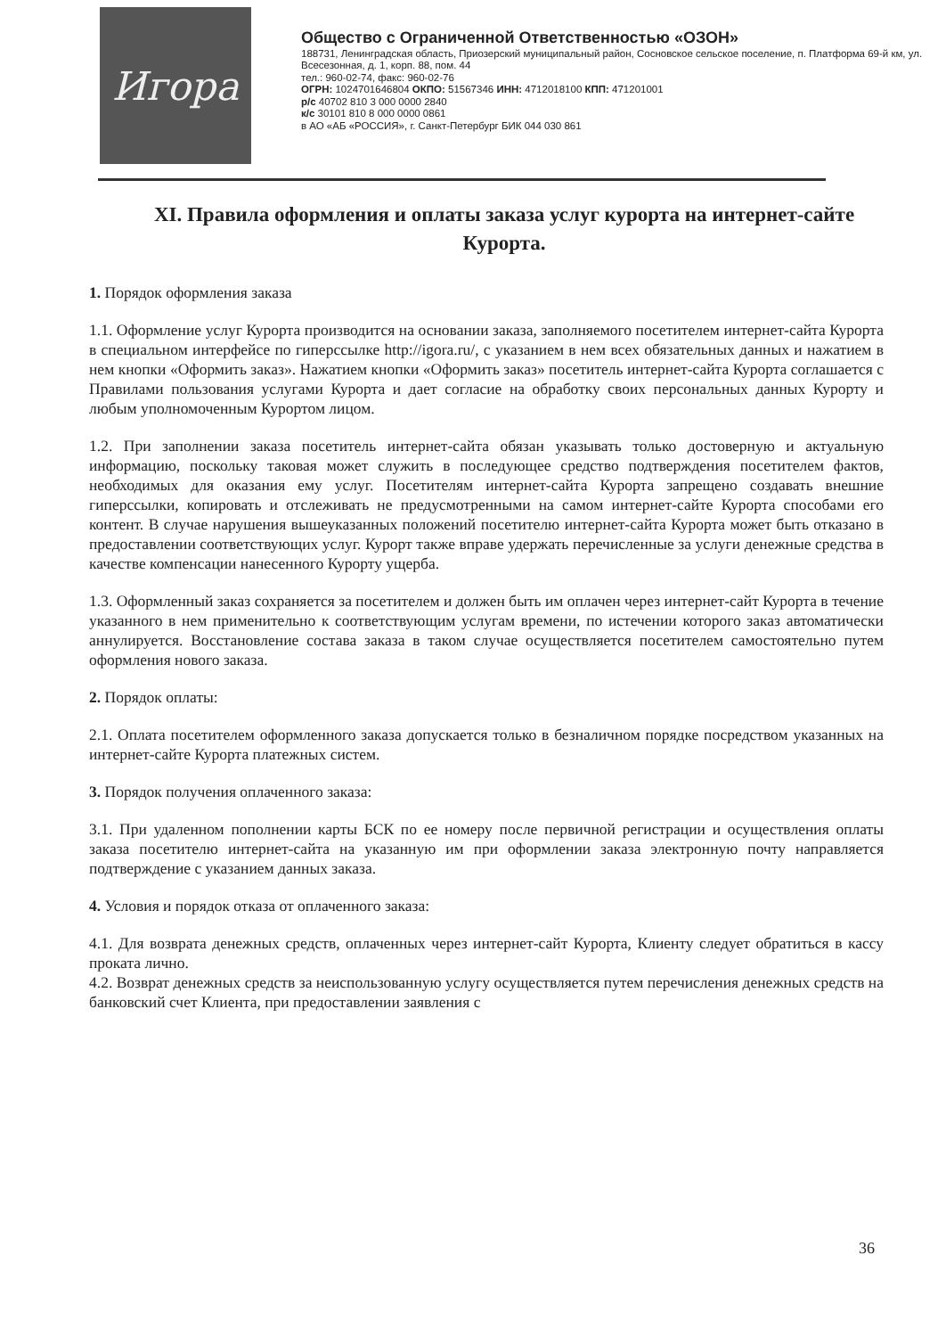Игора
Общество с Ограниченной Ответственностью «ОЗОН»
188731, Ленинградская область, Приозерский муниципальный район, Сосновское сельское поселение, п. Платформа 69-й км, ул. Всесезонная, д. 1, корп. 88, пом. 44
тел.: 960-02-74, факс: 960-02-76
ОГРН: 1024701646804 ОКПО: 51567346 ИНН: 4712018100 КПП: 471201001
р/с 40702 810 3 000 0000 2840
к/с 30101 810 8 000 0000 0861
в АО «АБ «РОССИЯ», г. Санкт-Петербург БИК 044 030 861
XI. Правила оформления и оплаты заказа услуг курорта на интернет-сайте Курорта.
1. Порядок оформления заказа
1.1. Оформление услуг Курорта производится на основании заказа, заполняемого посетителем интернет-сайта Курорта в специальном интерфейсе по гиперссылке http://igora.ru/, с указанием в нем всех обязательных данных и нажатием в нем кнопки «Оформить заказ». Нажатием кнопки «Оформить заказ» посетитель интернет-сайта Курорта соглашается с Правилами пользования услугами Курорта и дает согласие на обработку своих персональных данных Курорту и любым уполномоченным Курортом лицом.
1.2. При заполнении заказа посетитель интернет-сайта обязан указывать только достоверную и актуальную информацию, поскольку таковая может служить в последующее средство подтверждения посетителем фактов, необходимых для оказания ему услуг. Посетителям интернет-сайта Курорта запрещено создавать внешние гиперссылки, копировать и отслеживать не предусмотренными на самом интернет-сайте Курорта способами его контент. В случае нарушения вышеуказанных положений посетителю интернет-сайта Курорта может быть отказано в предоставлении соответствующих услуг. Курорт также вправе удержать перечисленные за услуги денежные средства в качестве компенсации нанесенного Курорту ущерба.
1.3. Оформленный заказ сохраняется за посетителем и должен быть им оплачен через интернет-сайт Курорта в течение указанного в нем применительно к соответствующим услугам времени, по истечении которого заказ автоматически аннулируется. Восстановление состава заказа в таком случае осуществляется посетителем самостоятельно путем оформления нового заказа.
2. Порядок оплаты:
2.1. Оплата посетителем оформленного заказа допускается только в безналичном порядке посредством указанных на интернет-сайте Курорта платежных систем.
3. Порядок получения оплаченного заказа:
3.1. При удаленном пополнении карты БСК по ее номеру после первичной регистрации и осуществления оплаты заказа посетителю интернет-сайта на указанную им при оформлении заказа электронную почту направляется подтверждение с указанием данных заказа.
4. Условия и порядок отказа от оплаченного заказа:
4.1. Для возврата денежных средств, оплаченных через интернет-сайт Курорта, Клиенту следует обратиться в кассу проката лично.
4.2. Возврат денежных средств за неиспользованную услугу осуществляется путем перечисления денежных средств на банковский счет Клиента, при предоставлении заявления с
36